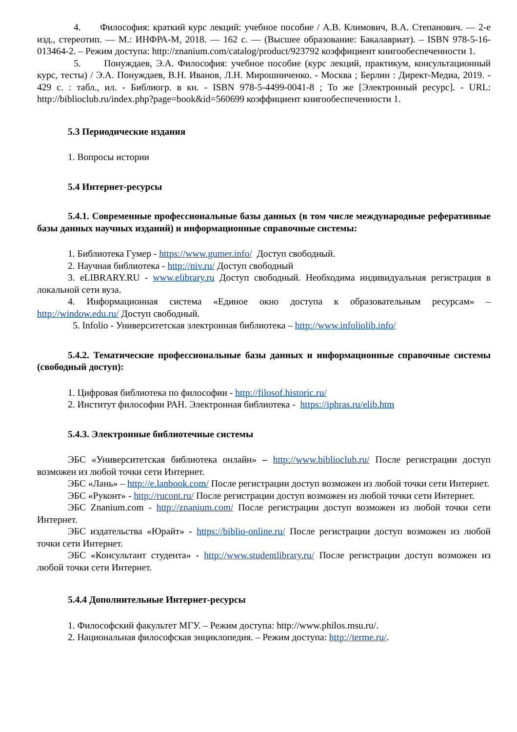4. Философия: краткий курс лекций: учебное пособие / А.В. Климович, В.А. Степанович. — 2-е изд., стереотип. — М.: ИНФРА-М, 2018. — 162 с. — (Высшее образование: Бакалавриат). – ISBN 978-5-16-013464-2. – Режим доступа: http://znanium.com/catalog/product/923792 коэффициент книгообеспеченности 1.
5. Понуждаев, Э.А. Философия: учебное пособие (курс лекций, практикум, консультационный курс, тесты) / Э.А. Понуждаев, В.Н. Иванов, Л.Н. Мирошниченко. - Москва ; Берлин : Директ-Медиа, 2019. - 429 с. : табл., ил. - Библиогр. в кн. - ISBN 978-5-4499-0041-8 ; То же [Электронный ресурс]. - URL: http://biblioclub.ru/index.php?page=book&id=560699 коэффициент книгообеспеченности 1.
5.3 Периодические издания
1. Вопросы истории
5.4 Интернет-ресурсы
5.4.1. Современные профессиональные базы данных (в том числе международные реферативные базы данных научных изданий) и информационные справочные системы:
1. Библиотека Гумер - https://www.gumer.info/ Доступ свободный.
2. Научная библиотека - http://niv.ru/ Доступ свободный
3. eLIBRARY.RU - www.elibrary.ru Доступ свободный. Необходима индивидуальная регистрация в локальной сети вуза.
4. Информационная система «Единое окно доступа к образовательным ресурсам» – http://window.edu.ru/ Доступ свободный.
5. Infolio - Университетская электронная библиотека – http://www.infoliolib.info/
5.4.2. Тематические профессиональные базы данных и информационные справочные системы (свободный доступ):
1. Цифровая библиотека по философии - http://filosof.historic.ru/
2. Институт философии РАН. Электронная библиотека - https://iphras.ru/elib.htm
5.4.3. Электронные библиотечные системы
ЭБС «Университетская библиотека онлайн» – http://www.biblioclub.ru/ После регистрации доступ возможен из любой точки сети Интернет.
ЭБС «Лань» – http://e.lanbook.com/ После регистрации доступ возможен из любой точки сети Интернет.
ЭБС «Руконт» - http://rucont.ru/ После регистрации доступ возможен из любой точки сети Интернет.
ЭБС Znanium.com - http://znanium.com/ После регистрации доступ возможен из любой точки сети Интернет.
ЭБС издательства «Юрайт» - https://biblio-online.ru/ После регистрации доступ возможен из любой точки сети Интернет.
ЭБС «Консультант студента» - http://www.studentlibrary.ru/ После регистрации доступ возможен из любой точки сети Интернет.
5.4.4 Дополнительные Интернет-ресурсы
1. Философский факультет МГУ. – Режим доступа: http://www.philos.msu.ru/.
2. Национальная философская энциклопедия. – Режим доступа: http://terme.ru/.